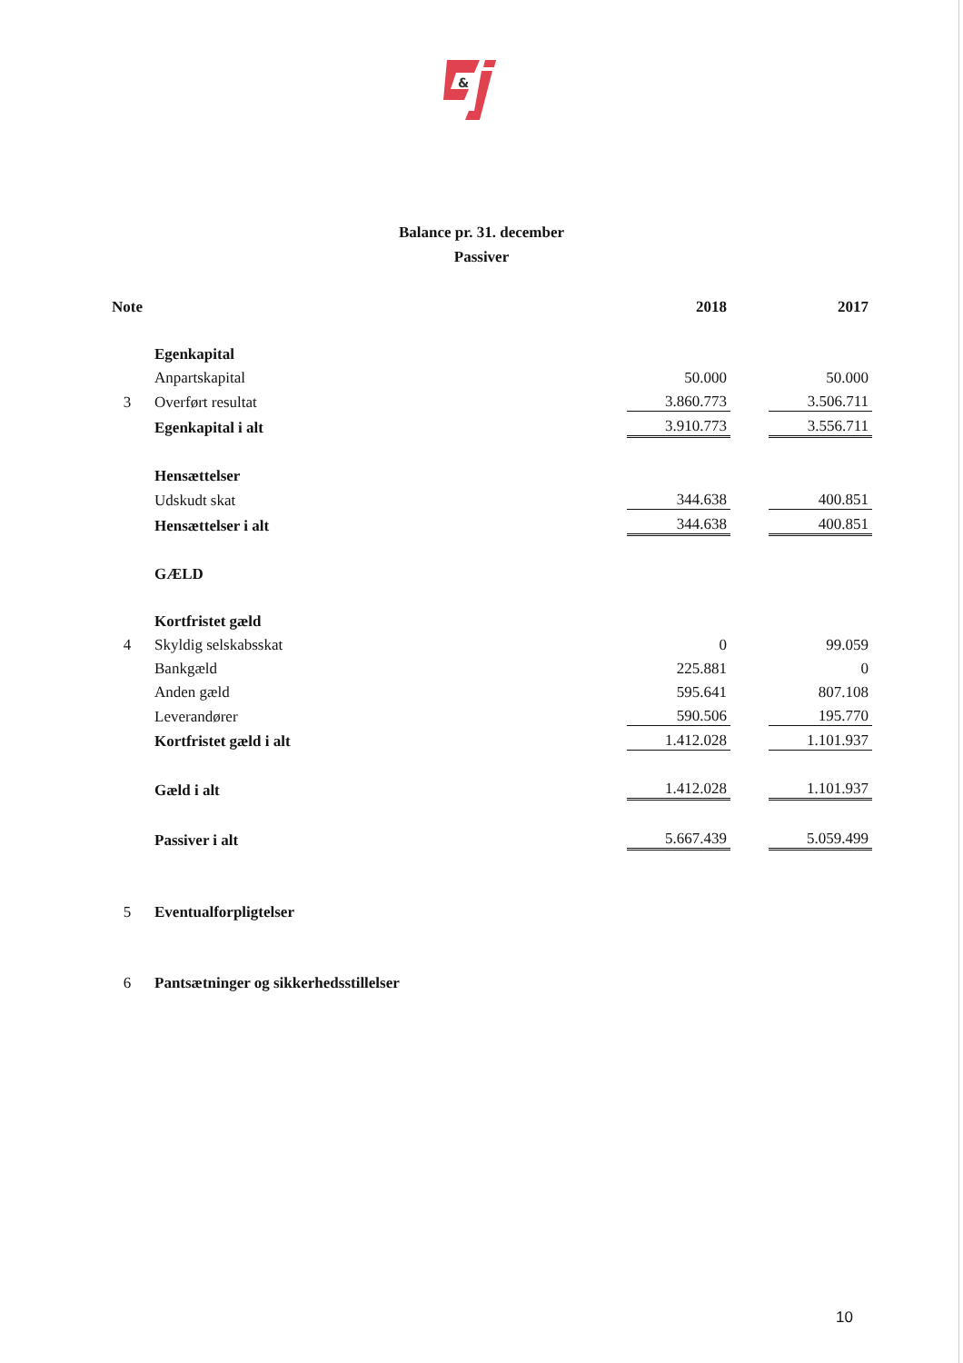&
Balance pr. 31. december
Passiver
| Note | | 2018 | | 2017 |
| --- | --- | --- | --- | --- |
| | Egenkapital | | | |
| | Anpartskapital | 50.000 | | 50.000 |
| 3 | Overført resultat | 3.860.773 | | 3.506.711 |
| | Egenkapital i alt | 3.910.773 | | 3.556.711 |
| | Hensættelser | | | |
| | Udskudt skat | 344.638 | | 400.851 |
| | Hensættelser i alt | 344.638 | | 400.851 |
| | GÆLD | | | |
| | Kortfristet gæld | | | |
| 4 | Skyldig selskabsskat | 0 | | 99.059 |
| | Bankgæld | 225.881 | | 0 |
| | Anden gæld | 595.641 | | 807.108 |
| | Leverandører | 590.506 | | 195.770 |
| | Kortfristet gæld i alt | 1.412.028 | | 1.101.937 |
| | Gæld i alt | 1.412.028 | | 1.101.937 |
| | Passiver i alt | 5.667.439 | | 5.059.499 |
| 5 | Eventualforpligtelser | | | |
| 6 | Pantsætninger og sikkerhedsstillelser | | | |
10